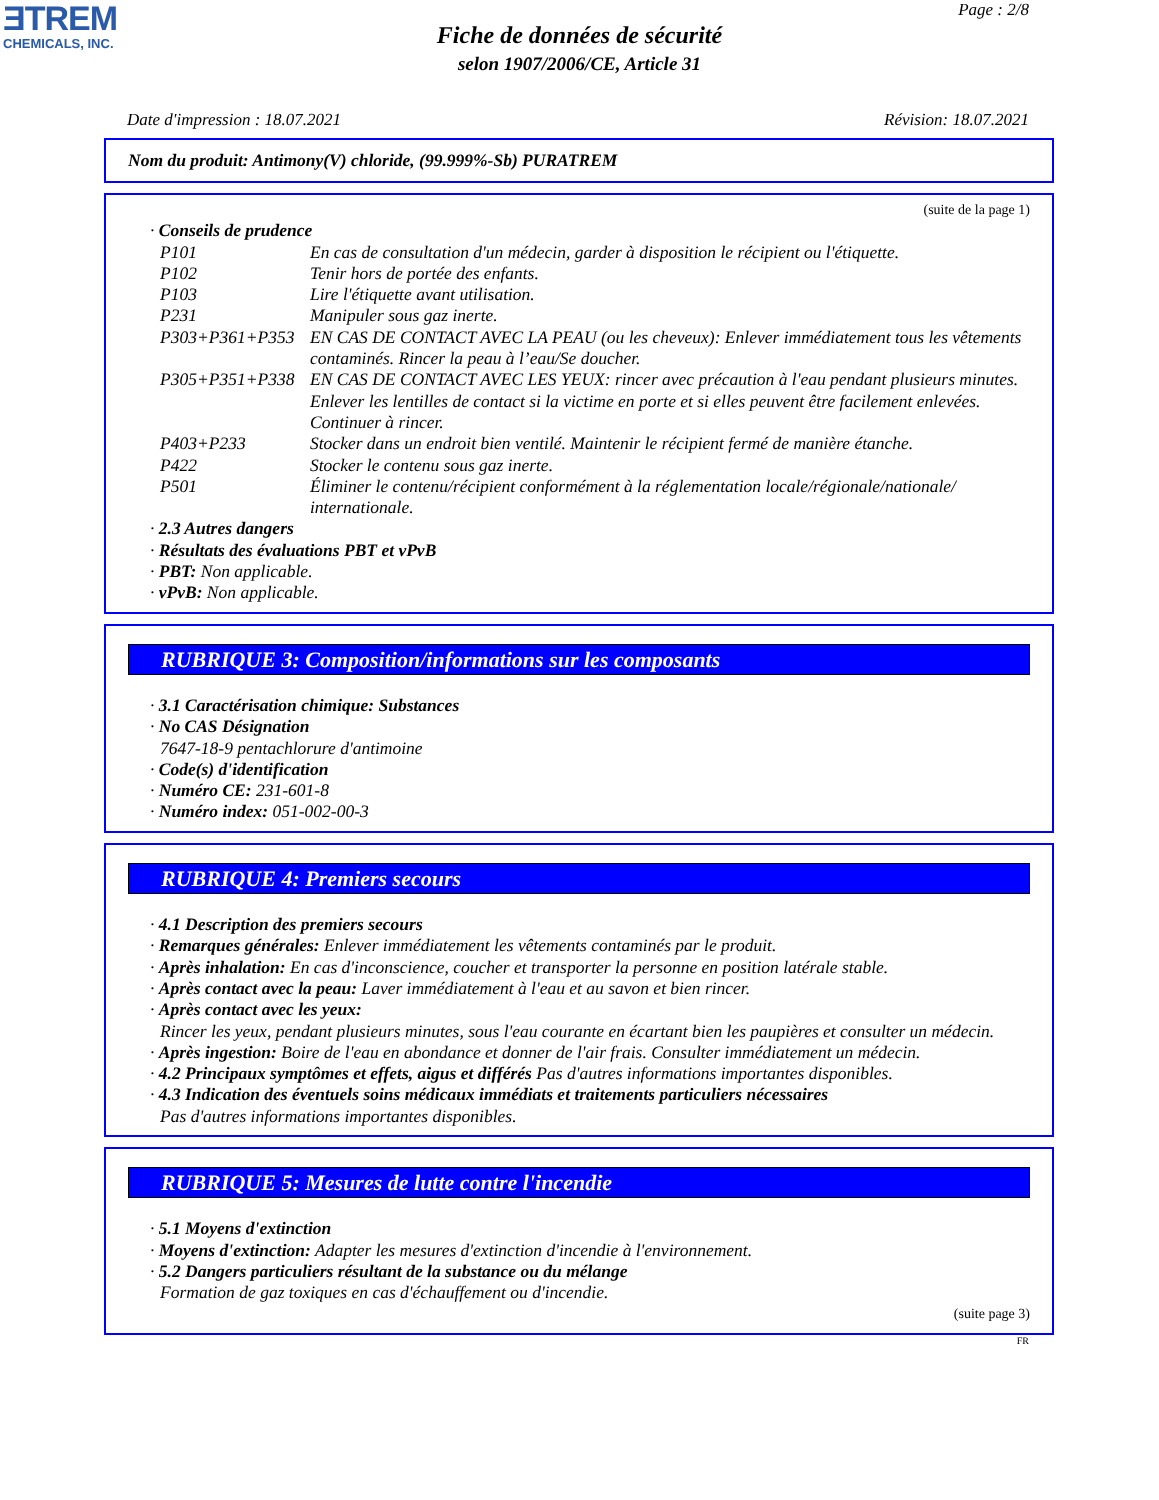ƎTREM
CHEMICALS, INC.
Page : 2/8
Fiche de données de sécurité
selon 1907/2006/CE, Article 31
Date d'impression : 18.07.2021 Révision: 18.07.2021
Nom du produit: Antimony(V) chloride, (99.999%-Sb) PURATREM
(suite de la page 1)
· Conseils de prudence
P101 En cas de consultation d'un médecin, garder à disposition le récipient ou l'étiquette.
P102 Tenir hors de portée des enfants.
P103 Lire l'étiquette avant utilisation.
P231 Manipuler sous gaz inerte.
P303+P361+P353 EN CAS DE CONTACT AVEC LA PEAU (ou les cheveux): Enlever immédiatement tous les vêtements contaminés. Rincer la peau à l’eau/Se doucher.
P305+P351+P338 EN CAS DE CONTACT AVEC LES YEUX: rincer avec précaution à l'eau pendant plusieurs minutes. Enlever les lentilles de contact si la victime en porte et si elles peuvent être facilement enlevées. Continuer à rincer.
P403+P233 Stocker dans un endroit bien ventilé. Maintenir le récipient fermé de manière étanche.
P422 Stocker le contenu sous gaz inerte.
P501 Éliminer le contenu/récipient conformément à la réglementation locale/régionale/nationale/ internationale.
· 2.3 Autres dangers
· Résultats des évaluations PBT et vPvB
· PBT: Non applicable.
· vPvB: Non applicable.
RUBRIQUE 3: Composition/informations sur les composants
· 3.1 Caractérisation chimique: Substances
· No CAS Désignation
7647-18-9 pentachlorure d'antimoine
· Code(s) d'identification
· Numéro CE: 231-601-8
· Numéro index: 051-002-00-3
RUBRIQUE 4: Premiers secours
· 4.1 Description des premiers secours
· Remarques générales: Enlever immédiatement les vêtements contaminés par le produit.
· Après inhalation: En cas d'inconscience, coucher et transporter la personne en position latérale stable.
· Après contact avec la peau: Laver immédiatement à l'eau et au savon et bien rincer.
· Après contact avec les yeux:
Rincer les yeux, pendant plusieurs minutes, sous l'eau courante en écartant bien les paupières et consulter un médecin.
· Après ingestion: Boire de l'eau en abondance et donner de l'air frais. Consulter immédiatement un médecin.
· 4.2 Principaux symptômes et effets, aigus et différés Pas d'autres informations importantes disponibles.
· 4.3 Indication des éventuels soins médicaux immédiats et traitements particuliers nécessaires
Pas d'autres informations importantes disponibles.
RUBRIQUE 5: Mesures de lutte contre l'incendie
· 5.1 Moyens d'extinction
· Moyens d'extinction: Adapter les mesures d'extinction d'incendie à l'environnement.
· 5.2 Dangers particuliers résultant de la substance ou du mélange
Formation de gaz toxiques en cas d'échauffement ou d'incendie.
(suite page 3)
FR